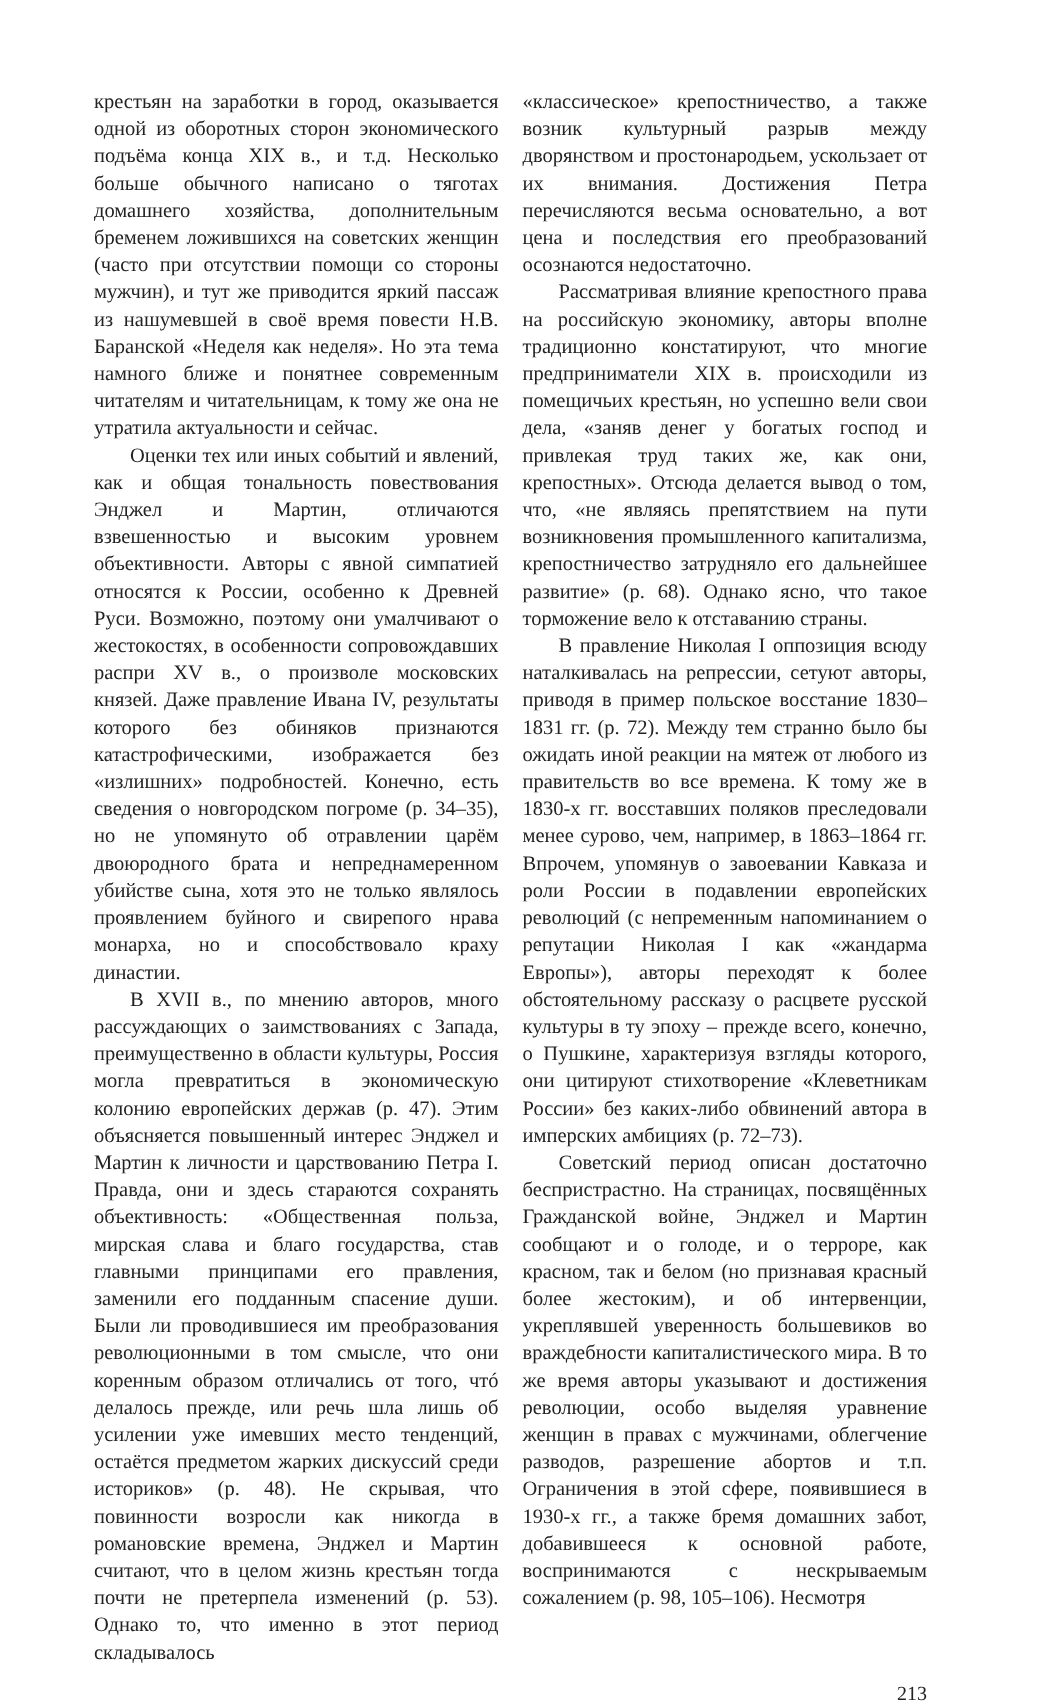крестьян на заработки в город, оказывается одной из оборотных сторон экономического подъёма конца XIX в., и т.д. Несколько больше обычного написано о тяготах домашнего хозяйства, дополнительным бременем ложившихся на советских женщин (часто при отсутствии помощи со стороны мужчин), и тут же приводится яркий пассаж из нашумевшей в своё время повести Н.В. Баранской «Неделя как неделя». Но эта тема намного ближе и понятнее современным читателям и читательницам, к тому же она не утратила актуальности и сейчас.
Оценки тех или иных событий и явлений, как и общая тональность повествования Энджел и Мартин, отличаются взвешенностью и высоким уровнем объективности. Авторы с явной симпатией относятся к России, особенно к Древней Руси. Возможно, поэтому они умалчивают о жестокостях, в особенности сопровождавших распри XV в., о произволе московских князей. Даже правление Ивана IV, результаты которого без обиняков признаются катастрофическими, изображается без «излишних» подробностей. Конечно, есть сведения о новгородском погроме (р. 34–35), но не упомянуто об отравлении царём двоюродного брата и непреднамеренном убийстве сына, хотя это не только являлось проявлением буйного и свирепого нрава монарха, но и способствовало краху династии.
В XVII в., по мнению авторов, много рассуждающих о заимствованиях с Запада, преимущественно в области культуры, Россия могла превратиться в экономическую колонию европейских держав (р. 47). Этим объясняется повышенный интерес Энджел и Мартин к личности и царствованию Петра I. Правда, они и здесь стараются сохранять объективность: «Общественная польза, мирская слава и благо государства, став главными принципами его правления, заменили его подданным спасение души. Были ли проводившиеся им преобразования революционными в том смысле, что они коренным образом отличались от того, чтó делалось прежде, или речь шла лишь об усилении уже имевших место тенденций, остаётся предметом жарких дискуссий среди историков» (р. 48). Не скрывая, что повинности возросли как никогда в романовские времена, Энджел и Мартин считают, что в целом жизнь крестьян тогда почти не претерпела изменений (р. 53). Однако то, что именно в этот период складывалось
«классическое» крепостничество, а также возник культурный разрыв между дворянством и простонародьем, ускользает от их внимания. Достижения Петра перечисляются весьма основательно, а вот цена и последствия его преобразований осознаются недостаточно.
Рассматривая влияние крепостного права на российскую экономику, авторы вполне традиционно констатируют, что многие предприниматели XIX в. происходили из помещичьих крестьян, но успешно вели свои дела, «заняв денег у богатых господ и привлекая труд таких же, как они, крепостных». Отсюда делается вывод о том, что, «не являясь препятствием на пути возникновения промышленного капитализма, крепостничество затрудняло его дальнейшее развитие» (р. 68). Однако ясно, что такое торможение вело к отставанию страны.
В правление Николая I оппозиция всюду наталкивалась на репрессии, сетуют авторы, приводя в пример польское восстание 1830–1831 гг. (р. 72). Между тем странно было бы ожидать иной реакции на мятеж от любого из правительств во все времена. К тому же в 1830-х гг. восставших поляков преследовали менее сурово, чем, например, в 1863–1864 гг. Впрочем, упомянув о завоевании Кавказа и роли России в подавлении европейских революций (с непременным напоминанием о репутации Николая I как «жандарма Европы»), авторы переходят к более обстоятельному рассказу о расцвете русской культуры в ту эпоху – прежде всего, конечно, о Пушкине, характеризуя взгляды которого, они цитируют стихотворение «Клеветникам России» без каких-либо обвинений автора в имперских амбициях (р. 72–73).
Советский период описан достаточно беспристрастно. На страницах, посвящённых Гражданской войне, Энджел и Мартин сообщают и о голоде, и о терроре, как красном, так и белом (но признавая красный более жестоким), и об интервенции, укреплявшей уверенность большевиков во враждебности капиталистического мира. В то же время авторы указывают и достижения революции, особо выделяя уравнение женщин в правах с мужчинами, облегчение разводов, разрешение абортов и т.п. Ограничения в этой сфере, появившиеся в 1930-х гг., а также бремя домашних забот, добавившееся к основной работе, воспринимаются с нескрываемым сожалением (р. 98, 105–106). Несмотря
213